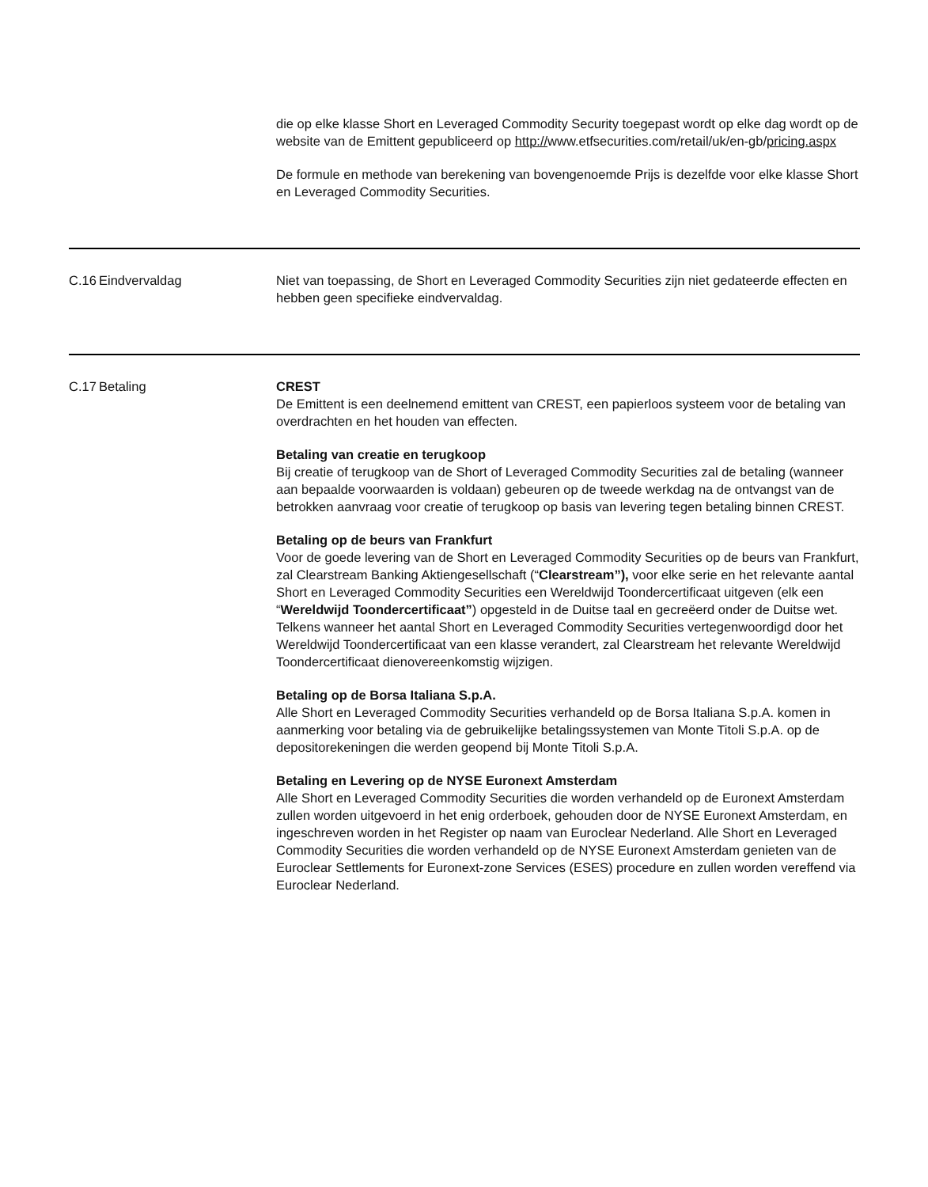| | | die op elke klasse Short en Leveraged Commodity Security toegepast wordt op elke dag wordt op de website van de Emittent gepubliceerd op http:// www.etfsecurities.com/retail/uk/en-gb/ pricing.aspx De formule en methode van berekening van bovengenoemde Prijs is dezelfde voor elke klasse Short en Leveraged Commodity Securities. |
| C.16 | Eindvervaldag | Niet van toepassing, de Short en Leveraged Commodity Securities zijn niet gedateerde effecten en hebben geen specifieke eindvervaldag. |
| C.17 | Betaling | CREST De Emittent is een deelnemend emittent van CREST, een papierloos systeem voor de betaling van overdrachten en het houden van effecten. Betaling van creatie en terugkoop Bij creatie of terugkoop van de Short of Leveraged Commodity Securities zal de betaling (wanneer aan bepaalde voorwaarden is voldaan) gebeuren op de tweede werkdag na de ontvangst van de betrokken aanvraag voor creatie of terugkoop op basis van levering tegen betaling binnen CREST. Betaling op de beurs van Frankfurt Voor de goede levering van de Short en Leveraged Commodity Securities op de beurs van Frankfurt, zal Clearstream Banking Aktiengesellschaft (“ Clearstream”), voor elke serie en het relevante aantal Short en Leveraged Commodity Securities een Wereldwijd Toondercertificaat uitgeven (elk een “ Wereldwijd Toondercertificaat” ) opgesteld in de Duitse taal en gecreëerd onder de Duitse wet. Telkens wanneer het aantal Short en Leveraged Commodity Securities vertegenwoordigd door het Wereldwijd Toondercertificaat van een klasse verandert, zal Clearstream het relevante Wereldwijd Toondercertificaat dienovereenkomstig wijzigen. Betaling op de Borsa Italiana S.p.A. Alle Short en Leveraged Commodity Securities verhandeld op de Borsa Italiana S.p.A. komen in aanmerking voor betaling via de gebruikelijke betalingssystemen van Monte Titoli S.p.A. op de depositorekeningen die werden geopend bij Monte Titoli S.p.A. Betaling en Levering op de NYSE Euronext Amsterdam Alle Short en Leveraged Commodity Securities die worden verhandeld op de Euronext Amsterdam zullen worden uitgevoerd in het enig orderboek, gehouden door de NYSE Euronext Amsterdam, en ingeschreven worden in het Register op naam van Euroclear Nederland. Alle Short en Leveraged Commodity Securities die worden verhandeld op de NYSE Euronext Amsterdam genieten van de Euroclear Settlements for Euronext-zone Services (ESES) procedure en zullen worden vereffend via Euroclear Nederland. |